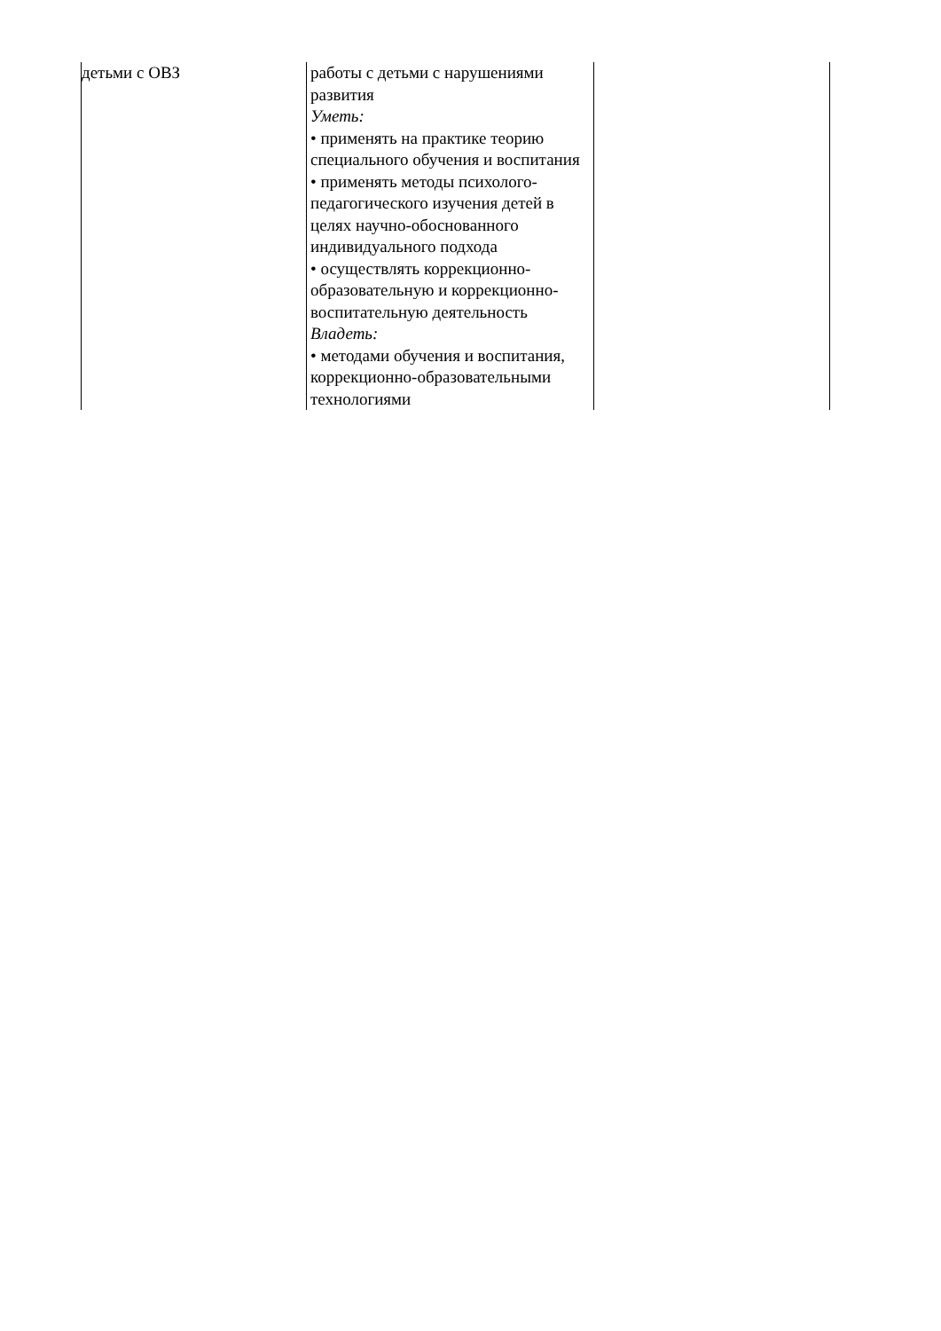| детьми с ОВЗ | работы с детьми с нарушениями развития Уметь: • применять на практике теорию специального обучения и воспитания • применять методы психолого-педагогического изучения детей в целях научно-обоснованного индивидуального подхода • осуществлять коррекционно-образовательную и коррекционно-воспитательную деятельность Владеть: • методами обучения и воспитания, коррекционно-образовательными технологиями | |